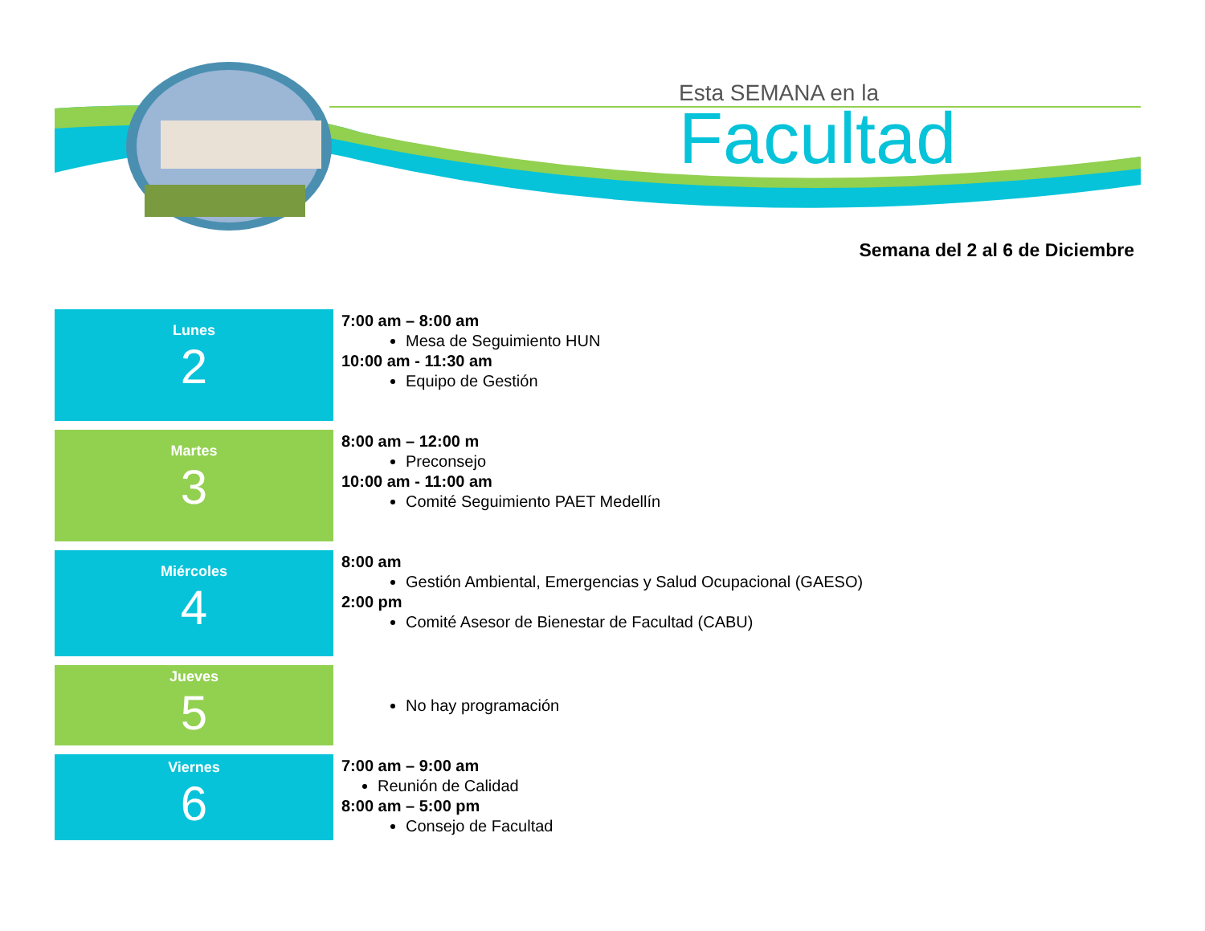Esta SEMANA en la
Facultad
Semana del 2 al 6 de Diciembre
| Lunes 2 | 7:00 am – 8:00 am Mesa de Seguimiento HUN 10:00 am - 11:30 am Equipo de Gestión |
| Martes 3 | 8:00 am – 12:00 m Preconsejo 10:00 am - 11:00 am Comité Seguimiento PAET Medellín |
| Miércoles 4 | 8:00 am Gestión Ambiental, Emergencias y Salud Ocupacional (GAESO) 2:00 pm Comité Asesor de Bienestar de Facultad (CABU) |
| Jueves 5 | No hay programación |
| Viernes 6 | 7:00 am – 9:00 am Reunión de Calidad 8:00 am – 5:00 pm Consejo de Facultad |